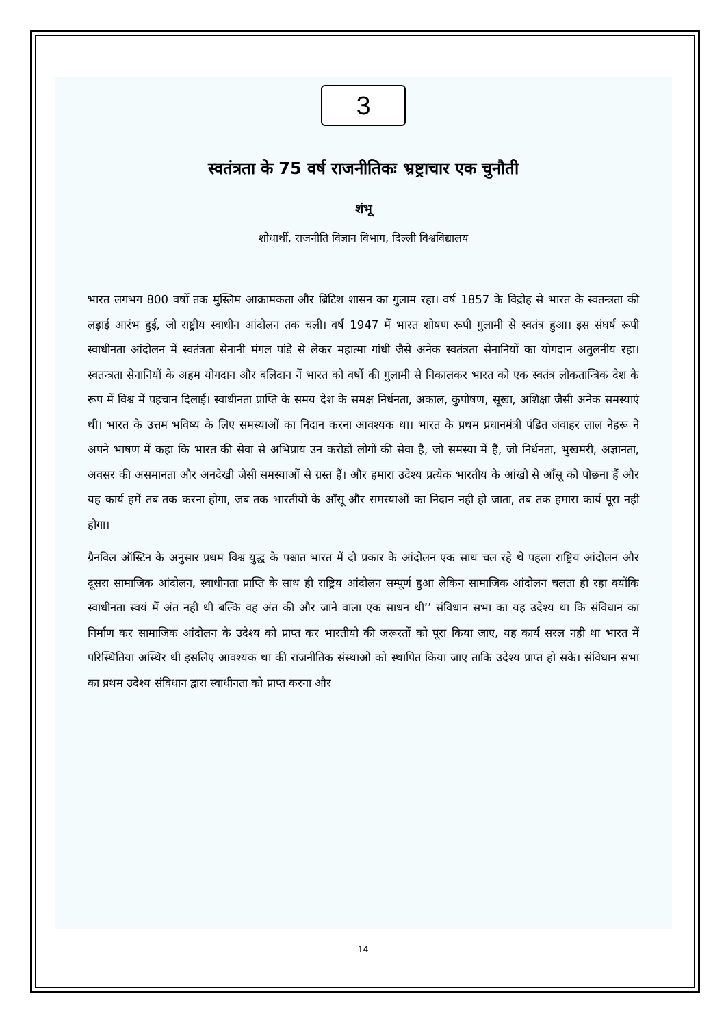3
स्वतंत्रता के 75 वर्ष राजनीतिकः भ्रष्ट्राचार एक चुनौती
शंभू
शोधार्थी, राजनीति विज्ञान विभाग, दिल्ली विश्वविद्यालय
भारत लगभग 800 वर्षो तक मुस्लिम आक्रामकता और ब्रिटिश शासन का गुलाम रहा। वर्ष 1857 के विद्रोह से भारत के स्वतन्त्रता की लड़ाई आरंभ हुई, जो राष्ट्रीय स्वाधीन आंदोलन तक चली। वर्ष 1947 में भारत शोषण रूपी गुलामी से स्वतंत्र हुआ। इस संघर्ष रूपी स्वाधीनता आंदोलन में स्वतंत्रता सेनानी मंगल पांडे से लेकर महात्मा गांधी जैसे अनेक स्वतंत्रता सेनानियों का योगदान अतुलनीय रहा। स्वतन्त्रता सेनानियों के अहम योगदान और बलिदान नें भारत को वर्षो की गुलामी से निकालकर भारत को एक स्वतंत्र लोकतान्त्रिक देश के रूप में विश्व में पहचान दिलाई। स्वाधीनता प्राप्ति के समय देश के समक्ष निर्धनता, अकाल, कुपोषण, सूखा, अशिक्षा जैसी अनेक समस्याएं थी। भारत के उत्तम भविष्य के लिए समस्याओं का निदान करना आवश्यक था। भारत के प्रथम प्रधानमंत्री पंडित जवाहर लाल नेहरू ने अपने भाषण में कहा कि भारत की सेवा से अभिप्राय उन करोडों लोगों की सेवा है, जो समस्या में हैं, जो निर्धनता, भुखमरी, अज्ञानता, अवसर की असमानता और अनदेखी जेसी समस्याओं से ग्रस्त हैं। और हमारा उदेश्य प्रत्येक भारतीय के आंखो से आँसू को पोछना हैं और यह कार्य हमें तब तक करना होगा, जब तक भारतीयों के आँसू और समस्याओं का निदान नही हो जाता, तब तक हमारा कार्य पूरा नही होगा।
ग्रैनविल ऑस्टिन के अनुसार प्रथम विश्व युद्ध के पश्चात भारत में दो प्रकार के आंदोलन एक साथ चल रहे थे पहला राष्ट्रिय आंदोलन और दूसरा सामाजिक आंदोलन, स्वाधीनता प्राप्ति के साथ ही राष्ट्रिय आंदोलन सम्पूर्ण हुआ लेकिन सामाजिक आंदोलन चलता ही रहा क्योंकि स्वाधीनता स्वयं में अंत नही थी बल्कि वह अंत की और जाने वाला एक साधन थी’’ संविधान सभा का यह उदेश्य था कि संविधान का निर्माण कर सामाजिक आंदोलन के उदेश्य को प्राप्त कर भारतीयो की जरूरतों को पूरा किया जाए, यह कार्य सरल नही था भारत में परिस्थितिया अस्थिर थी इसलिए आवश्यक था की राजनीतिक संस्थाओ को स्थापित किया जाए ताकि उदेश्य प्राप्त हो सके। संविधान सभा का प्रथम उदेश्य संविधान द्वारा स्वाधीनता को प्राप्त करना और
14